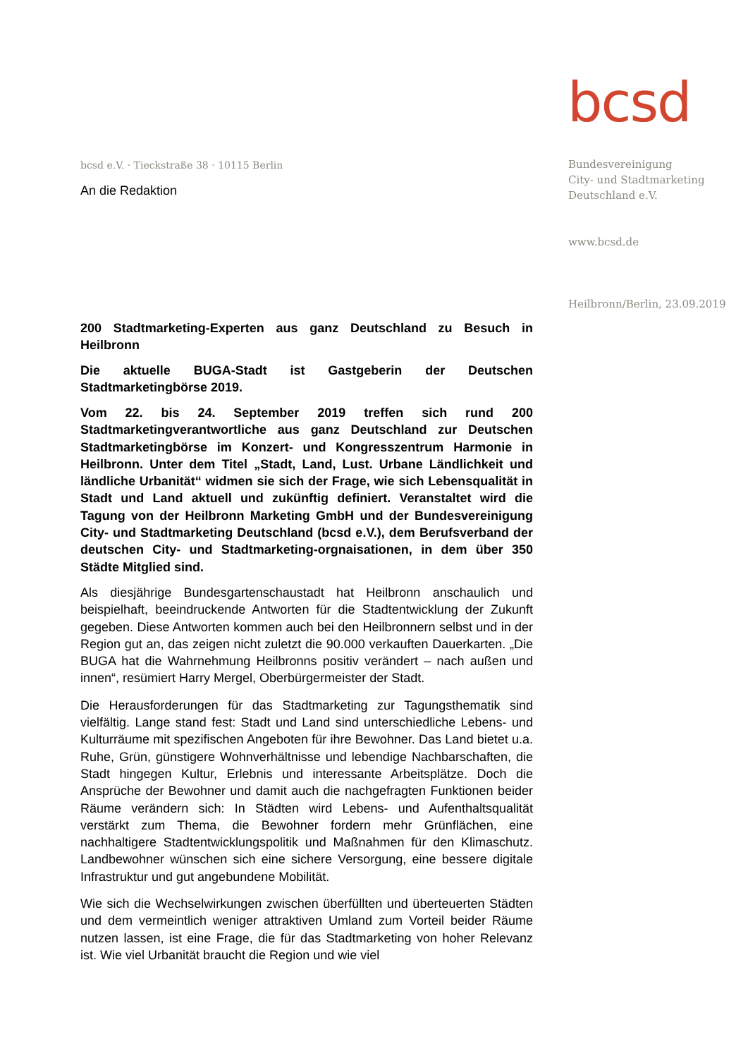bcsd
Bundesvereinigung
City- und Stadtmarketing
Deutschland e.V.
www.bcsd.de
Heilbronn/Berlin, 23.09.2019
bcsd e.V. · Tieckstraße 38 · 10115 Berlin
An die Redaktion
200 Stadtmarketing-Experten aus ganz Deutschland zu Besuch in Heilbronn
Die aktuelle BUGA-Stadt ist Gastgeberin der Deutschen Stadtmarketingbörse 2019.
Vom 22. bis 24. September 2019 treffen sich rund 200 Stadtmarketingverantwortliche aus ganz Deutschland zur Deutschen Stadtmarketingbörse im Konzert- und Kongresszentrum Harmonie in Heilbronn. Unter dem Titel „Stadt, Land, Lust. Urbane Ländlichkeit und ländliche Urbanität“ widmen sie sich der Frage, wie sich Lebensqualität in Stadt und Land aktuell und zukünftig definiert. Veranstaltet wird die Tagung von der Heilbronn Marketing GmbH und der Bundesvereinigung City- und Stadtmarketing Deutschland (bcsd e.V.), dem Berufsverband der deutschen City- und Stadtmarketing-orgnaisationen, in dem über 350 Städte Mitglied sind.
Als diesjährige Bundesgartenschaustadt hat Heilbronn anschaulich und beispielhaft, beeindruckende Antworten für die Stadtentwicklung der Zukunft gegeben. Diese Antworten kommen auch bei den Heilbronnern selbst und in der Region gut an, das zeigen nicht zuletzt die 90.000 verkauften Dauerkarten. „Die BUGA hat die Wahrnehmung Heilbronns positiv verändert – nach außen und innen“, resümiert Harry Mergel, Oberbürgermeister der Stadt.
Die Herausforderungen für das Stadtmarketing zur Tagungsthematik sind vielfältig. Lange stand fest: Stadt und Land sind unterschiedliche Lebens- und Kulturräume mit spezifischen Angeboten für ihre Bewohner. Das Land bietet u.a. Ruhe, Grün, günstigere Wohnverhältnisse und lebendige Nachbarschaften, die Stadt hingegen Kultur, Erlebnis und interessante Arbeitsplätze. Doch die Ansprüche der Bewohner und damit auch die nachgefragten Funktionen beider Räume verändern sich: In Städten wird Lebens- und Aufenthaltsqualität verstärkt zum Thema, die Bewohner fordern mehr Grünflächen, eine nachhaltigere Stadtentwicklungspolitik und Maßnahmen für den Klimaschutz. Landbewohner wünschen sich eine sichere Versorgung, eine bessere digitale Infrastruktur und gut angebundene Mobilität.
Wie sich die Wechselwirkungen zwischen überfüllten und überteuerten Städten und dem vermeintlich weniger attraktiven Umland zum Vorteil beider Räume nutzen lassen, ist eine Frage, die für das Stadtmarketing von hoher Relevanz ist. Wie viel Urbanität braucht die Region und wie viel